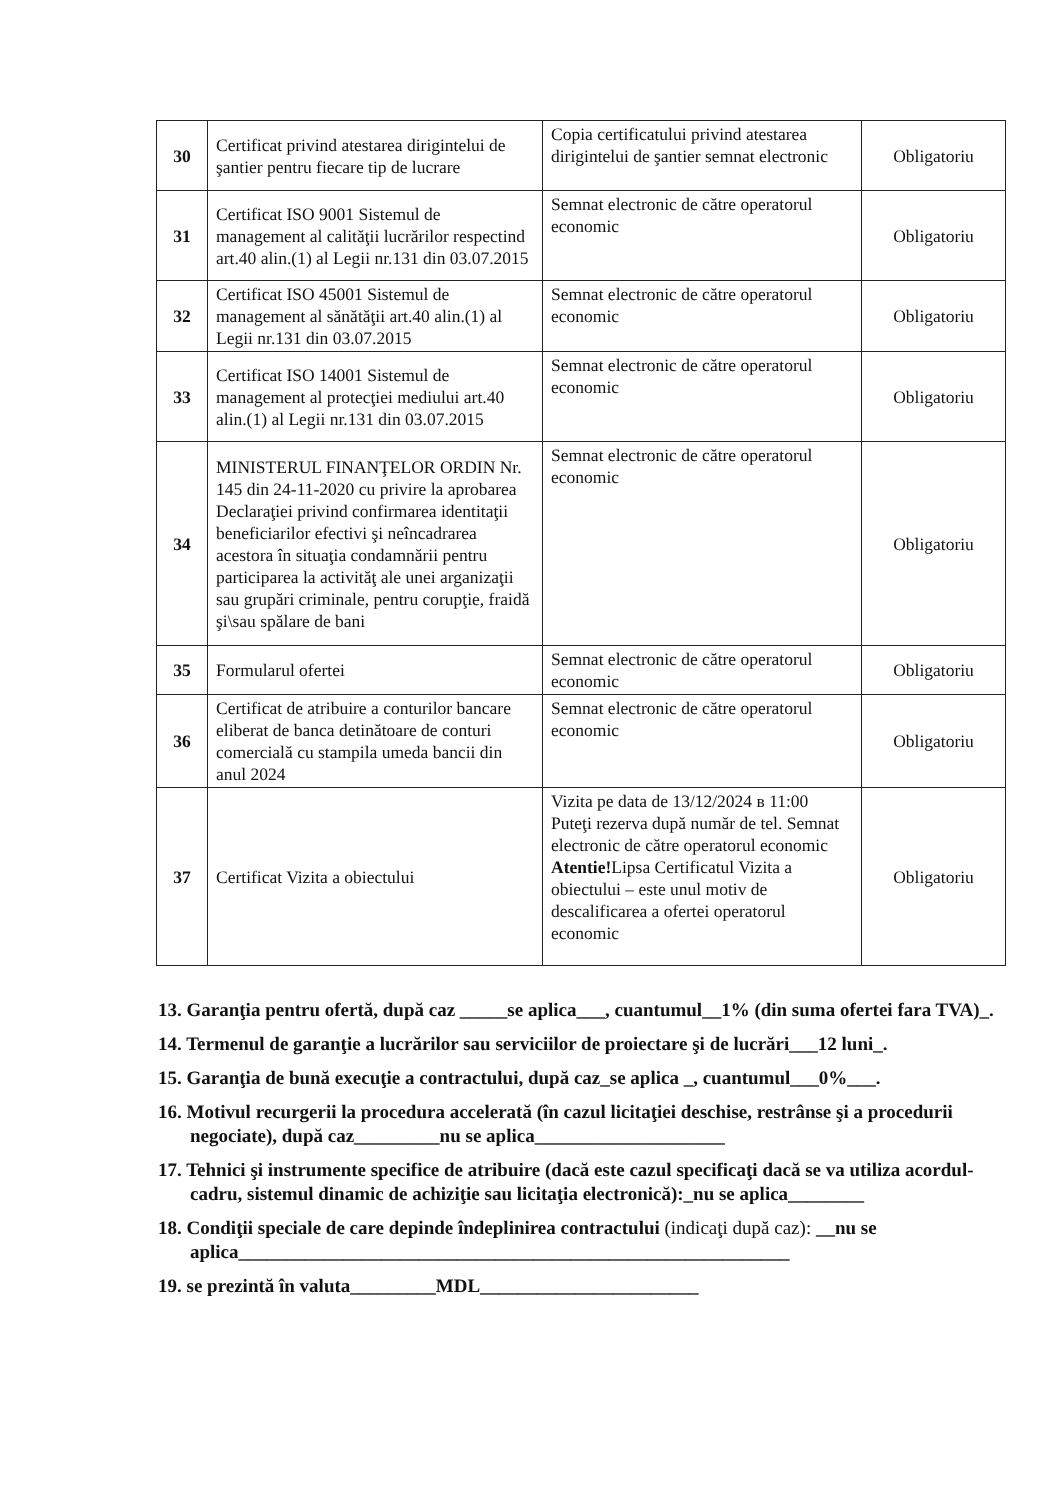| 30 | Certificat privind atestarea dirigintelui de şantier pentru fiecare tip de lucrare | Copia certificatului privind atestarea dirigintelui de şantier semnat electronic | Obligatoriu |
| 31 | Certificat ISO 9001 Sistemul de management al calităţii lucrărilor respectind art.40 alin.(1) al Legii nr.131 din 03.07.2015 | Semnat electronic de către operatorul economic | Obligatoriu |
| 32 | Certificat ISO 45001 Sistemul de management al sănătăţii art.40 alin.(1) al Legii nr.131 din 03.07.2015 | Semnat electronic de către operatorul economic | Obligatoriu |
| 33 | Certificat ISO 14001 Sistemul de management al protecţiei mediului art.40 alin.(1) al Legii nr.131 din 03.07.2015 | Semnat electronic de către operatorul economic | Obligatoriu |
| 34 | MINISTERUL FINANŢELOR ORDIN Nr. 145 din 24-11-2020 cu privire la aprobarea Declaraţiei privind confirmarea identitaţii beneficiarilor efectivi şi neîncadrarea acestora în situaţia condamnării pentru participarea la activităţ ale unei arganizaţii sau grupări criminale, pentru corupţie, fraidă şi\sau spălare de bani | Semnat electronic de către operatorul economic | Obligatoriu |
| 35 | Formularul ofertei | Semnat electronic de către operatorul economic | Obligatoriu |
| 36 | Certificat de atribuire a conturilor bancare eliberat de banca detinătoare de conturi comercială cu stampila umeda bancii din anul 2024 | Semnat electronic de către operatorul economic | Obligatoriu |
| 37 | Certificat Vizita a obiectului | Vizita pe data de 13/12/2024 в 11:00 Puteţi rezerva după număr de tel. Semnat electronic de către operatorul economic Atentie! Lipsa Certificatul Vizita a obiectului – este unul motiv de descalificarea a ofertei operatorul economic | Obligatoriu |
13. Garanţia pentru ofertă, după caz _____se aplica___, cuantumul__1% (din suma ofertei fara TVA)_.
14. Termenul de garanţie a lucrărilor sau serviciilor de proiectare şi de lucrări___12 luni_.
15. Garanţia de bună execuţie a contractului, după caz_se aplica _, cuantumul___0%___.
16. Motivul recurgerii la procedura accelerată (în cazul licitaţiei deschise, restrânse şi a procedurii negociate), după caz_________nu se aplica____________________
17. Tehnici şi instrumente specifice de atribuire (dacă este cazul specificaţi dacă se va utiliza acordul-cadru, sistemul dinamic de achiziţie sau licitaţia electronică):_nu se aplica________
18. Condiţii speciale de care depinde îndeplinirea contractului (indicaţi după caz): __nu se aplica__________________________________________________________
19. se prezintă în valuta_________MDL_______________________